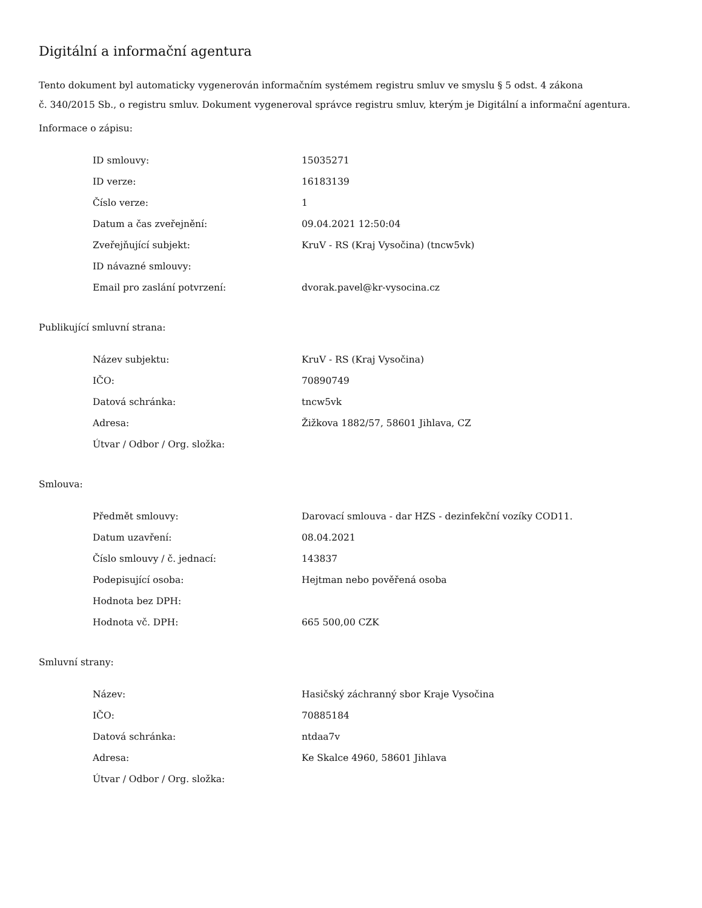Digitální a informační agentura
Tento dokument byl automaticky vygenerován informačním systémem registru smluv ve smyslu § 5 odst. 4 zákona
č. 340/2015 Sb., o registru smluv. Dokument vygeneroval správce registru smluv, kterým je Digitální a informační agentura.
Informace o zápisu:
| ID smlouvy: | 15035271 |
| ID verze: | 16183139 |
| Číslo verze: | 1 |
| Datum a čas zveřejnění: | 09.04.2021 12:50:04 |
| Zveřejňující subjekt: | KruV - RS (Kraj Vysočina) (tncw5vk) |
| ID návazné smlouvy: | |
| Email pro zaslání potvrzení: | dvorak.pavel@kr-vysocina.cz |
Publikující smluvní strana:
| Název subjektu: | KruV - RS (Kraj Vysočina) |
| IČO: | 70890749 |
| Datová schránka: | tncw5vk |
| Adresa: | Žižkova 1882/57, 58601 Jihlava, CZ |
| Útvar / Odbor / Org. složka: | |
Smlouva:
| Předmět smlouvy: | Darovací smlouva - dar HZS - dezinfekční vozíky COD11. |
| Datum uzavření: | 08.04.2021 |
| Číslo smlouvy / č. jednací: | 143837 |
| Podepisující osoba: | Hejtman nebo pověřená osoba |
| Hodnota bez DPH: | |
| Hodnota vč. DPH: | 665 500,00 CZK |
Smluvní strany:
| Název: | Hasičský záchranný sbor Kraje Vysočina |
| IČO: | 70885184 |
| Datová schránka: | ntdaa7v |
| Adresa: | Ke Skalce 4960, 58601 Jihlava |
| Útvar / Odbor / Org. složka: | |